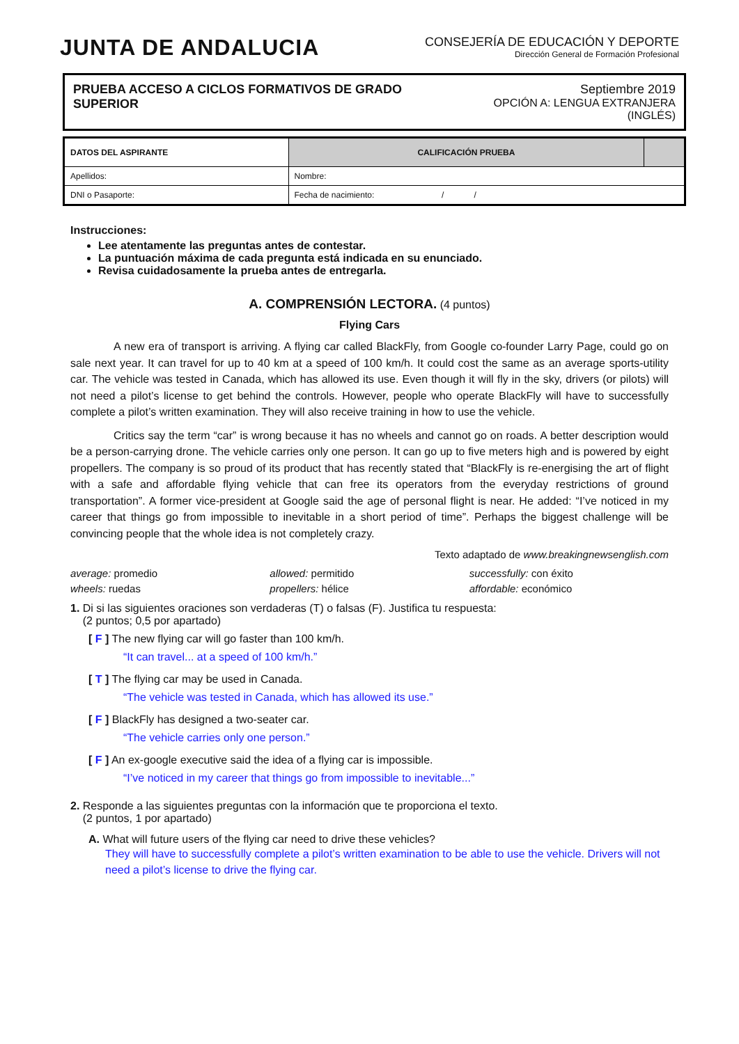JUNTA DE ANDALUCIA
CONSEJERÍA DE EDUCACIÓN Y DEPORTE
Dirección General de Formación Profesional
PRUEBA ACCESO A CICLOS FORMATIVOS DE GRADO SUPERIOR
Septiembre 2019
OPCIÓN A: LENGUA EXTRANJERA (INGLÉS)
| DATOS DEL ASPIRANTE | | CALIFICACIÓN PRUEBA | |
| Apellidos: | | Nombre: | |
| DNI o Pasaporte: | Fecha de nacimiento: / / | | |
Instrucciones:
Lee atentamente las preguntas antes de contestar.
La puntuación máxima de cada pregunta está indicada en su enunciado.
Revisa cuidadosamente la prueba antes de entregarla.
A. COMPRENSIÓN LECTORA. (4 puntos)
Flying Cars
A new era of transport is arriving. A flying car called BlackFly, from Google co-founder Larry Page, could go on sale next year. It can travel for up to 40 km at a speed of 100 km/h. It could cost the same as an average sports-utility car. The vehicle was tested in Canada, which has allowed its use. Even though it will fly in the sky, drivers (or pilots) will not need a pilot’s license to get behind the controls. However, people who operate BlackFly will have to successfully complete a pilot’s written examination. They will also receive training in how to use the vehicle.
Critics say the term “car” is wrong because it has no wheels and cannot go on roads. A better description would be a person-carrying drone. The vehicle carries only one person. It can go up to five meters high and is powered by eight propellers. The company is so proud of its product that has recently stated that “BlackFly is re-energising the art of flight with a safe and affordable flying vehicle that can free its operators from the everyday restrictions of ground transportation”. A former vice-president at Google said the age of personal flight is near. He added: “I’ve noticed in my career that things go from impossible to inevitable in a short period of time”. Perhaps the biggest challenge will be convincing people that the whole idea is not completely crazy.
Texto adaptado de www.breakingnewsenglish.com
average: promedio allowed: permitido successfully: con éxito wheels: ruedas propellers: hélice affordable: económico
1. Di si las siguientes oraciones son verdaderas (T) o falsas (F). Justifica tu respuesta:
(2 puntos; 0,5 por apartado)
[ F ] The new flying car will go faster than 100 km/h.
“It can travel... at a speed of 100 km/h.”
[ T ] The flying car may be used in Canada.
“The vehicle was tested in Canada, which has allowed its use.”
[ F ] BlackFly has designed a two-seater car.
“The vehicle carries only one person.”
[ F ] An ex-google executive said the idea of a flying car is impossible.
“I’ve noticed in my career that things go from impossible to inevitable...”
2. Responde a las siguientes preguntas con la información que te proporciona el texto.
(2 puntos, 1 por apartado)
A. What will future users of the flying car need to drive these vehicles?
They will have to successfully complete a pilot’s written examination to be able to use the vehicle. Drivers will not need a pilot’s license to drive the flying car.